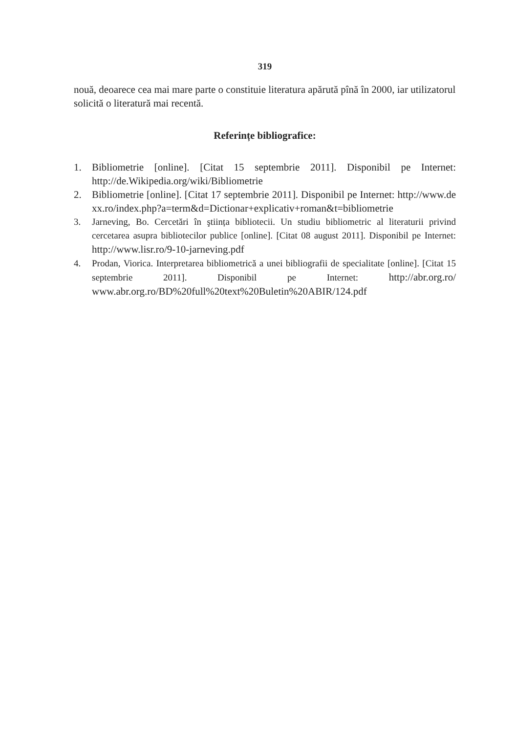319
nouă, deoarece cea mai mare parte o constituie literatura apărută pînă în 2000, iar utilizatorul solicită o literatură mai recentă.
Referințe bibliografice:
1. Bibliometrie [online]. [Citat 15 septembrie 2011]. Disponibil pe Internet: http://de.Wikipedia.org/wiki/Bibliometrie
2. Bibliometrie [online]. [Citat 17 septembrie 2011]. Disponibil pe Internet: http://www.dexx.ro/index.php?a=term&d=Dictionar+explicativ+roman&t=bibliometrie
3. Jarneving, Bo. Cercetări în ştiința bibliotecii. Un studiu bibliometric al literaturii privind cercetarea asupra bibliotecilor publice [online]. [Citat 08 august 2011]. Disponibil pe Internet: http://www.lisr.ro/9-10-jarneving.pdf
4. Prodan, Viorica. Interpretarea bibliometrică a unei bibliografii de specialitate [online]. [Citat 15 septembrie 2011]. Disponibil pe Internet: http://abr.org.ro/ www.abr.org.ro/BD%20full%20text%20Buletin%20ABIR/124.pdf